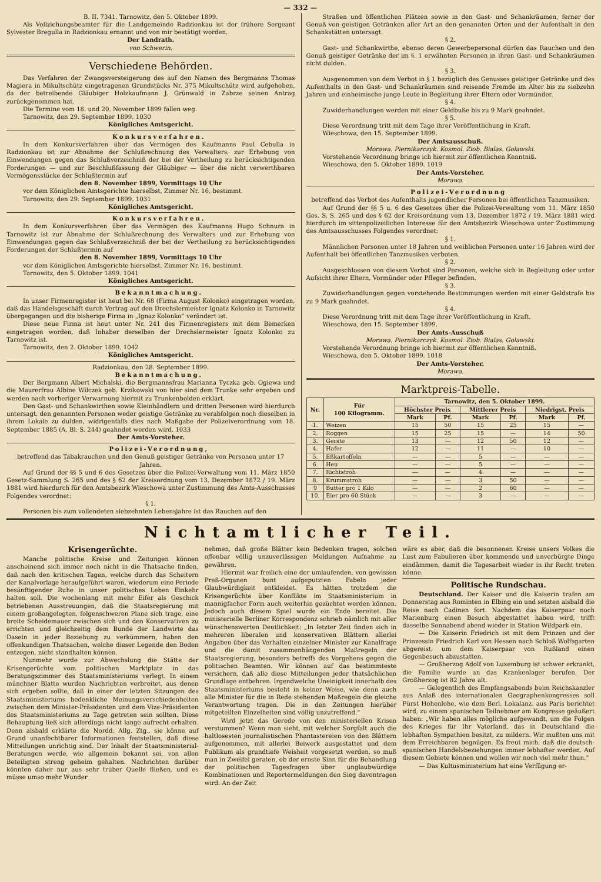— 332 —
B. II. 7341. Tarnowitz, den 5. Oktober 1899.
Als Vollziehungsbeamter für die Landgemeinde Radzionkau ist der frühere Sergeant Sylvester Bregulla in Radzionkau ernannt und von mir bestätigt worden.
Der Landrath.
von Schwerin.
Verschiedene Behörden.
Das Verfahren der Zwangsversteigerung des auf den Namen des Bergmanns Thomas Magiera in Mikultschütz eingetragenen Grundstücks Nr. 375 Mikultschütz wird aufgehoben, da der betreibende Gläubiger Holzkaufmann J. Grünwald in Zabrze seinen Antrag zurückgenommen hat.
Die Termine vom 18. und 20. November 1899 fallen weg.
Tarnowitz, den 29. September 1899. 1030
Königliches Amtsgericht.
Konkursverfahren.
In dem Konkursverfahren über das Vermögen des Kaufmanns Paul Cebulla in Radzionkau ist zur Abnahme der Schlußrechnung des Verwalters, zur Erhebung von Einwendungen gegen das Schlußverzeichniß der bei der Vertheilung zu berücksichtigenden Forderungen — und zur Beschlußfassung der Gläubiger — über die nicht verwerthbaren Vermögensstücke der Schlußtermin auf
den 8. November 1899, Vormittags 10 Uhr
vor dem Königlichen Amtsgerichte hierselbst, Zimmer Nr. 16, bestimmt.
Tarnowitz, den 29. September 1899. 1031
Königliches Amtsgericht.
Konkursverfahren.
In dem Konkursverfahren über das Vermögen des Kaufmanns Hugo Schnura in Tarnowitz ist zur Abnahme der Schlußrechnung des Verwalters und zur Erhebung von Einwendungen gegen das Schlußverzeichniß der bei der Vertheilung zu berücksichtigenden Forderungen der Schlußtermin auf
den 8. November 1899, Vormittags 10 Uhr
vor dem Königlichen Amtsgerichte hierselbst, Zimmer Nr. 16, bestimmt.
Tarnowitz, den 5. Oktober 1899. 1041
Königliches Amtsgericht.
Bekanntmachung.
In unser Firmenregister ist heut bei Nr. 68 (Firma August Kolonko) eingetragen worden, daß das Handelsgeschäft durch Vertrag auf den Drechslermeister Ignatz Kolonko in Tarnowitz übergegangen und die bisherige Firma in „Ignaz Kolonko“ verändert ist.
Diese neue Firma ist heut unter Nr. 241 des Firmenregisters mit dem Bemerken eingetragen worden, daß Inhaber derselben der Drechslermeister Ignatz Kolonko zu Tarnowitz ist.
Tarnowitz, den 2. Oktober 1899. 1042
Königliches Amtsgericht.
Radzionkau, den 28. September 1899.
Bekanntmachung.
Der Bergmann Albert Michalski, die Bergmannsfrau Marianna Tyczka geb. Ogiewa und die Maurerfrau Albine Wilczek geb. Krzikowski von hier sind dem Trunke sehr ergeben und werden nach vorheriger Verwarnung hiermit zu Trunkenbolden erklärt.
Den Gast- und Schankwirthen sowie Kleinhändlern und dritten Personen wird hierdurch untersagt, den genannten Personen weder geistige Getränke zu verabfolgen noch dieselben in ihrem Lokale zu dulden, widrigenfalls dies nach Maßgabe der Polizeiverordnung vom 18. September 1885 (A. Bl. S. 244) geahndet werden wird. 1033
Der Amts-Vorsteher.
Polizei-Verordnung,
betreffend das Tabakrauchen und den Genuß geistiger Getränke von Personen unter 17 Jahren.
Auf Grund der §§ 5 und 6 des Gesetzes über die Polizei-Verwaltung vom 11. März 1850 Gesetz-Sammlung S. 265 und des § 62 der Kreisordnung vom 13. Dezember 1872 / 19. März 1881 wird hierdurch für den Amtsbezirk Wieschowa unter Zustimmung des Amts-Ausschusses Folgendes verordnet:
§ 1.
Personen bis zum vollendeten siebzehnten Lebensjahre ist das Rauchen auf den
Straßen und öffentlichen Plätzen sowie in den Gast- und Schankräumen, ferner der Genuß von geistigen Getränken aller Art an den genannten Orten und der Aufenthalt in den Schankstätten untersagt.
§ 2.
Gast- und Schankwirthe, ebenso deren Gewerbepersonal dürfen das Rauchen und den Genuß geistiger Getränke der im §. 1 erwähnten Personen in ihren Gast- und Schankräumen nicht dulden.
§ 3.
Ausgenommen von dem Verbot in § 1 bezüglich des Genusses geistiger Getränke und des Aufenthalts in den Gast- und Schankräumen sind reisende Fremde im Alter bis zu siebzehn Jahren und einheimische junge Leute in Begleitung ihrer Eltern oder Vormünder.
§ 4.
Zuwiderhandlungen werden mit einer Geldbuße bis zu 9 Mark geahndet.
§ 5.
Diese Verordnung tritt mit dem Tage ihrer Veröffentlichung in Kraft.
Wieschowa, den 15. September 1899.
Der Amtsausschuß.
Morawa. Piernikarczyk. Kosmol. Ziob. Bialas. Golawski.
Vorstehende Verordnung bringe ich hiermit zur öffentlichen Kenntniß.
Wieschowa, den 5. Oktober 1899. 1019
Der Amts-Vorsteher.
Morawa.
Polizei-Verordnung
betreffend das Verbot des Aufenthalts jugendlicher Personen bei öffentlichen Tanzmusiken.
Auf Grund der §§ 5 u. 6 des Gesetzes über die Polizei-Verwaltung vom 11. März 1850 Ges. S. S. 265 und des § 62 der Kreisordnung vom 13. Dezember 1872 / 19. März 1881 wird hierdurch im sittenpolizeilichen Interesse für den Amtsbezirk Wieschowa unter Zustimmung des Amtsausschusses Folgendes verordnet:
§ 1.
Männlichen Personen unter 18 Jahren und weiblichen Personen unter 16 Jahren wird der Aufenthalt bei öffentlichen Tanzmusiken verboten.
§ 2.
Ausgeschlossen von diesem Verbot sind Personen, welche sich in Begleitung oder unter Aufsicht ihrer Eltern, Vormünder oder Pfleger befinden.
§ 3.
Zuwiderhandlungen gegen vorstehende Bestimmungen werden mit einer Geldstrafe bis zu 9 Mark geahndet.
§ 4.
Diese Verordnung tritt mit dem Tage ihrer Veröffentlichung in Kraft.
Wieschowa, den 15. September 1899.
Der Amts-Ausschuß
Morawa. Piernikarczyk. Kosmol. Ziob. Bialas. Golawski.
Vorstehende Verordnung bringe ich hiermit zur öffentlichen Kenntniß.
Wieschowa, den 5. Oktober 1899. 1018
Der Amts-Vorsteher.
Morawa.
Marktpreis-Tabelle.
| Nr. | Für 100 Kilogramm. | Tarnowitz, den 5. Oktober 1899. | | | | | |
| --- | --- | --- | --- | --- | --- | --- | --- |
| | | Höchster Preis | | Mittlerer Preis | | Niedrigst. Preis | |
| | | Mark | Pf. | Mark | Pf. | Mark | Pf. |
| 1. | Weizen | 15 | 50 | 15 | 25 | 15 | — |
| 2. | Roggen | 15 | 25 | 15 | — | 14 | 50 |
| 3. | Gerste | 13 | — | 12 | 50 | 12 | — |
| 4. | Hafer | 12 | — | 11 | — | 10 | — |
| 5. | Eßkartoffeln | — | — | 5 | — | — | — |
| 6. | Heu | — | — | 5 | — | — | — |
| 7. | Richtstroh | — | — | 4 | — | — | — |
| 8. | Krummstroh | — | — | 3 | 50 | — | — |
| 9 | Butter pro 1 Kilo | — | — | 2 | 60 | — | — |
| 10. | Eier pro 60 Stück | — | — | 3 | — | — | — |
Nichtamtlicher Teil.
Krisengerüchte.
Manche politische Kreise und Zeitungen können anscheinend sich immer noch nicht in die Thatsache finden, daß nach den kritischen Tagen, welche durch das Scheitern der Kanalvorlage heraufgeführt waren, wiederum eine Periode besänftigender Ruhe in unser politisches Leben Einkehr halten soll. Die wochenlang mit mehr Eifer als Geschick betriebenen Ausstreuungen, daß die Staatsregierung mit einem großangelegten, folgenschweren Plane sich trage, eine breite Scheidemauer zwischen sich und den Konservativen zu errichten und gleichzeitig dem Bunde der Landwirte das Dasein in jeder Beziehung zu verkümmern, haben den offenkundigen Thatsachen, welche dieser Legende den Boden entzogen, nicht standhalten können.
Nunmehr wurde zur Abwechslung die Stätte der Krisengerüchte vom politischen Marktplatz in das Beratungszimmer des Staatsministeriums verlegt. In einem münchner Blatte wurden Nachrichten verbreitet, aus denen sich ergeben sollte, daß in einer der letzten Sitzungen des Staatsministeriums bedenkliche Meinungsverschiedenheiten zwischen dem Minister-Präsidenten und dem Vize-Präsidenten des Staatsministeriums zu Tage getreten sein sollten. Diese Behauptung ließ sich allerdings nicht lange aufrecht erhalten. Denn alsbald erklärte die Nordd. Allg. Ztg., sie könne auf Grund unanfechtbarer Informationen feststellen, daß diese Mitteilungen unrichtig sind. Der Inhalt der Staatsministerial-Beratungen werde, wie allgemein bekannt sei, von allen Beteiligten streng geheim gehalten. Nachrichten darüber könnten daher nur aus sehr trüber Quelle fließen, und es müsse umso mehr Wunder
nehmen, daß große Blätter kein Bedenken tragen, solchen offenbar völlig unzuverlässigen Meldungen Aufnahme zu gewähren.
Hiermit war freilich eine der umlaufenden, von gewissen Preß-Organen bunt aufgeputzten Fabeln jeder Glaubwürdigkeit entkleidet. Es hätten trotzdem die Krisengerüchte über Konflikte im Staatsministerium in mannigfacher Form auch weiterhin gezüchtet werden können. Jedoch auch diesem Spiel wurde ein Ende bereitet. Die ministerielle Berliner Korrespondenz schrieb nämlich mit aller wünschenswerten Deutlichkeit: „In letzter Zeit finden sich in mehreren liberalen und konservativen Blättern allerlei Angaben über das Verhalten einzelner Minister zur Kanalfrage und die damit zusammenhängenden Maßregeln der Staatsregierung, besonders betreffs des Vorgehens gegen die politischen Beamten. Wir können auf das bestimmteste versichern, daß alle diese Mitteilungen jeder thatsächlichen Grundlage entbehren. Irgendwelche Uneinigkeit innerhalb des Staatsministeriums besteht in keiner Weise, wie denn auch alle Minister für die in Rede stehenden Maßregeln die gleiche Verantwortung tragen. Die in den Zeitungen hierüber mitgeteilten Einzelheiten sind völlig unzutreffend.“
Wird jetzt das Gerede von den ministeriellen Krisen verstummen? Wenn man sieht, mit welcher Sorgfalt auch die haltlosesten journalistischen Phantastereien von den Blättern aufgenommen, mit allerlei Beiwerk ausgestattet und dem Publikum als grundtiefe Weisheit vorgesetzt werden, so muß man in Zweifel geraten, ob der ernste Sinn für die Behandlung der politischen Tagesfragen über unglaubwürdige Kombinationen und Reportermeldungen den Sieg davontragen wird. An der Zeit
wäre es aber, daß die besonnenen Kreise unsers Volkes die Lust zum Fabulieren über kommende und unverbürgte Dinge eindämmen, damit die Tagesarbeit wieder in ihr Recht treten könne.
Politische Rundschau.
Deutschland. Der Kaiser und die Kaiserin trafen am Donnerstag aus Rominten in Elbing ein und setzten alsbald die Reise nach Cadinen fort. Nachdem das Kaiserpaar noch Marienburg einen Besuch abgestattet haben wird, trifft dasselbe Sonnabend abend wieder in Station Wildpark ein.
— Die Kaiserin Friedrich ist mit dem Prinzen und der Prinzessin Friedrich Karl von Hessen nach Schloß Wolfsgarten abgereist, um dem Kaiserpaar von Rußland einen Gegenbesuch abzustatten.
— Großherzog Adolf von Luxemburg ist schwer erkrankt, die Familie wurde an das Krankenlager berufen. Der Großherzog ist 82 Jahre alt.
— Gelegentlich des Empfangsabends beim Reichskanzler aus Anlaß des internationalen Geographenkongresses soll Fürst Hohenlohe, wie dem Berl. Lokalanz. aus Paris berichtet wird, zu einem spanischen Teilnehmer am Kongresse geäußert haben: „Wir haben alles mögliche aufgewandt, um die Folgen des Krieges für Ihr Vaterland, das in Deutschland die lebhaften Sympathien besitzt, zu mildern. Wir mußten uns mit dem Erreichbaren begnügen. Es freut mich, daß die deutsch-spanischen Handelsbeziehungen immer lebhafter werden. Auf diesem Gebiete können und wollen wir noch viel mehr thun.“
— Das Kultusministerium hat eine Verfügung er-